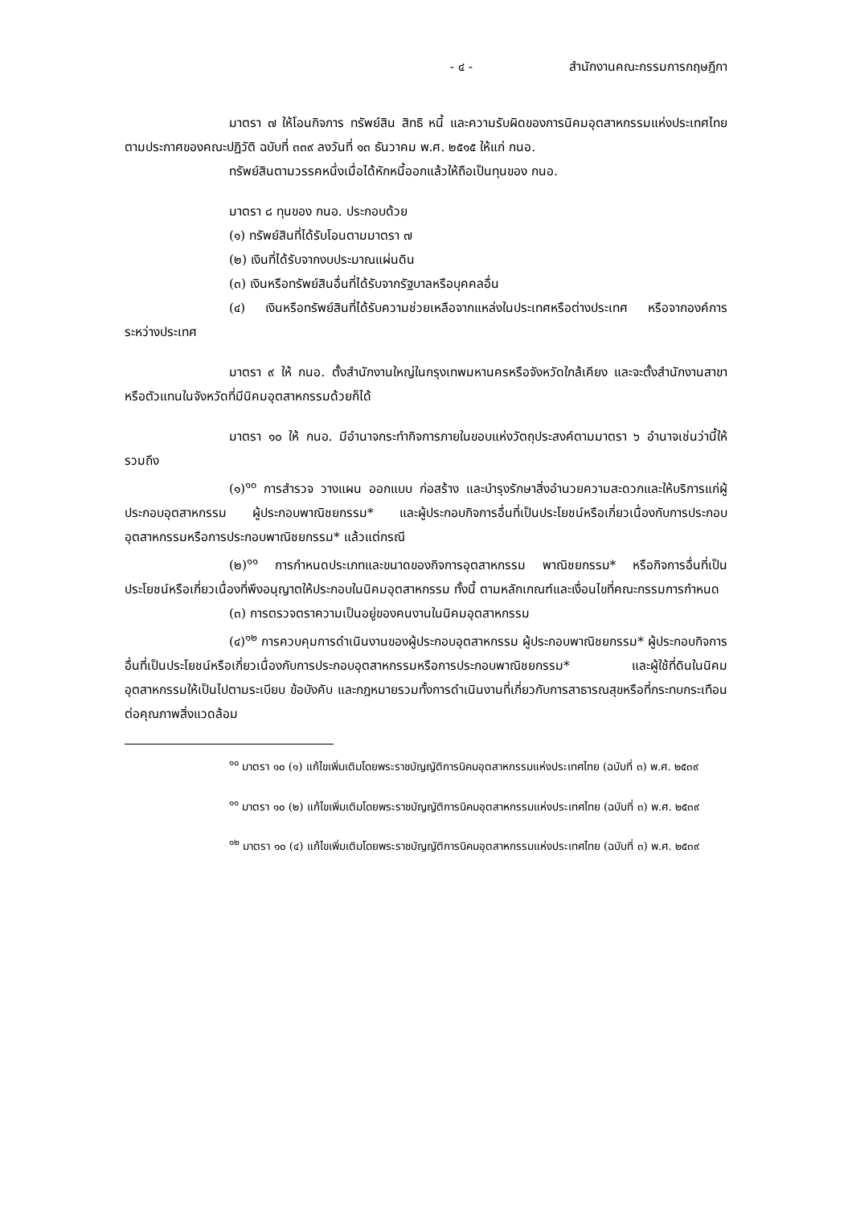- ๔ - สำนักงานคณะกรรมการกฤษฎีกา
มาตรา ๗ ให้โอนกิจการ ทรัพย์สิน สิทธิ หนี้ และความรับผิดของการนิคมอุตสาหกรรมแห่งประเทศไทย ตามประกาศของคณะปฏิวัติ ฉบับที่ ๓๓๙ ลงวันที่ ๑๓ ธันวาคม พ.ศ. ๒๕๑๕ ให้แก่ กนอ.
ทรัพย์สินตามวรรคหนึ่งเมื่อได้หักหนี้ออกแล้วให้ถือเป็นทุนของ กนอ.
มาตรา ๘ ทุนของ กนอ. ประกอบด้วย
(๑) ทรัพย์สินที่ได้รับโอนตามมาตรา ๗
(๒) เงินที่ได้รับจากงบประมาณแผ่นดิน
(๓) เงินหรือทรัพย์สินอื่นที่ได้รับจากรัฐบาลหรือบุคคลอื่น
(๔) เงินหรือทรัพย์สินที่ได้รับความช่วยเหลือจากแหล่งในประเทศหรือต่างประเทศ หรือจากองค์การระหว่างประเทศ
มาตรา ๙ ให้ กนอ. ตั้งสำนักงานใหญ่ในกรุงเทพมหานครหรือจังหวัดใกล้เคียง และจะตั้งสำนักงานสาขาหรือตัวแทนในจังหวัดที่มีนิคมอุตสาหกรรมด้วยก็ได้
มาตรา ๑๐ ให้ กนอ. มีอำนาจกระทำกิจการภายในขอบแห่งวัตถุประสงค์ตามมาตรา ๖ อำนาจเช่นว่านี้ให้รวมถึง
(๑)<sup>๑๐</sup> การสำรวจ วางแผน ออกแบบ ก่อสร้าง และบำรุงรักษาสิ่งอำนวยความสะดวกและให้บริการแก่ผู้ประกอบอุตสาหกรรม ผู้ประกอบพาณิชยกรรม* และผู้ประกอบกิจการอื่นที่เป็นประโยชน์หรือเกี่ยวเนื่องกับการประกอบอุตสาหกรรมหรือการประกอบพาณิชยกรรม* แล้วแต่กรณี
(๒)<sup>๑๑</sup> การกำหนดประเภทและขนาดของกิจการอุตสาหกรรม พาณิชยกรรม* หรือกิจการอื่นที่เป็นประโยชน์หรือเกี่ยวเนื่องที่พึงอนุญาตให้ประกอบในนิคมอุตสาหกรรม ทั้งนี้ ตามหลักเกณฑ์และเงื่อนไขที่คณะกรรมการกำหนด
(๓) การตรวจตราความเป็นอยู่ของคนงานในนิคมอุตสาหกรรม
(๔)<sup>๑๒</sup> การควบคุมการดำเนินงานของผู้ประกอบอุตสาหกรรม ผู้ประกอบพาณิชยกรรม* ผู้ประกอบกิจการอื่นที่เป็นประโยชน์หรือเกี่ยวเนื่องกับการประกอบอุตสาหกรรมหรือการประกอบพาณิชยกรรม* และผู้ใช้ที่ดินในนิคมอุตสาหกรรมให้เป็นไปตามระเบียบ ข้อบังคับ และกฎหมายรวมทั้งการดำเนินงานที่เกี่ยวกับการสาธารณสุขหรือที่กระทบกระเทือนต่อคุณภาพสิ่งแวดล้อม
<sup>๑๐</sup> มาตรา ๑๐ (๑) แก้ไขเพิ่มเติมโดยพระราชบัญญัติการนิคมอุตสาหกรรมแห่งประเทศไทย (ฉบับที่ ๓) พ.ศ. ๒๕๓๙
<sup>๑๑</sup> มาตรา ๑๐ (๒) แก้ไขเพิ่มเติมโดยพระราชบัญญัติการนิคมอุตสาหกรรมแห่งประเทศไทย (ฉบับที่ ๓) พ.ศ. ๒๕๓๙
<sup>๑๒</sup> มาตรา ๑๐ (๔) แก้ไขเพิ่มเติมโดยพระราชบัญญัติการนิคมอุตสาหกรรมแห่งประเทศไทย (ฉบับที่ ๓) พ.ศ. ๒๕๓๙